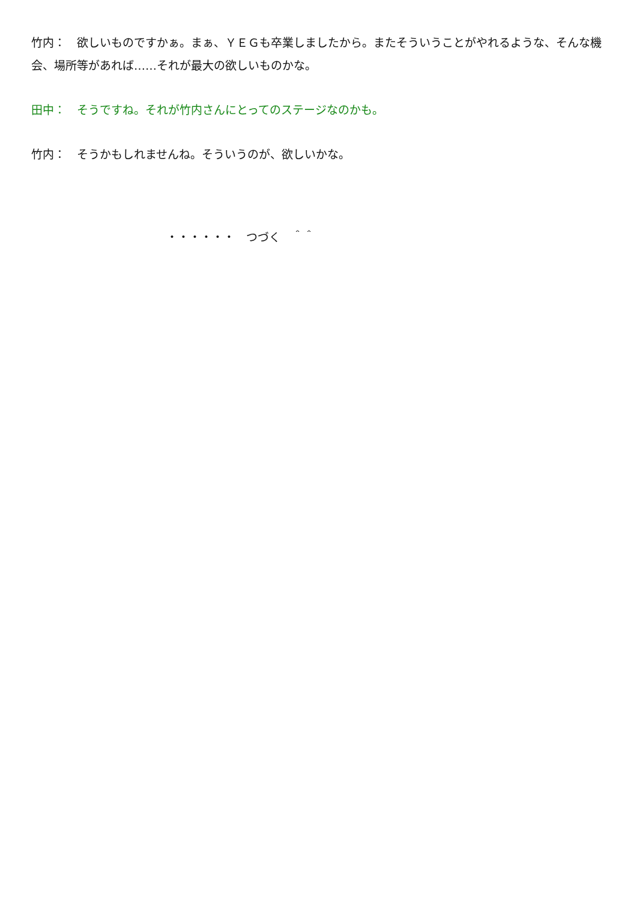竹内：　欲しいものですかぁ。まぁ、ＹＥＧも卒業しましたから。またそういうことがやれるような、そんな機会、場所等があれば……それが最大の欲しいものかな。
田中：　そうですね。それが竹内さんにとってのステージなのかも。
竹内：　そうかもしれませんね。そういうのが、欲しいかな。
・・・・・・　つづく　＾＾